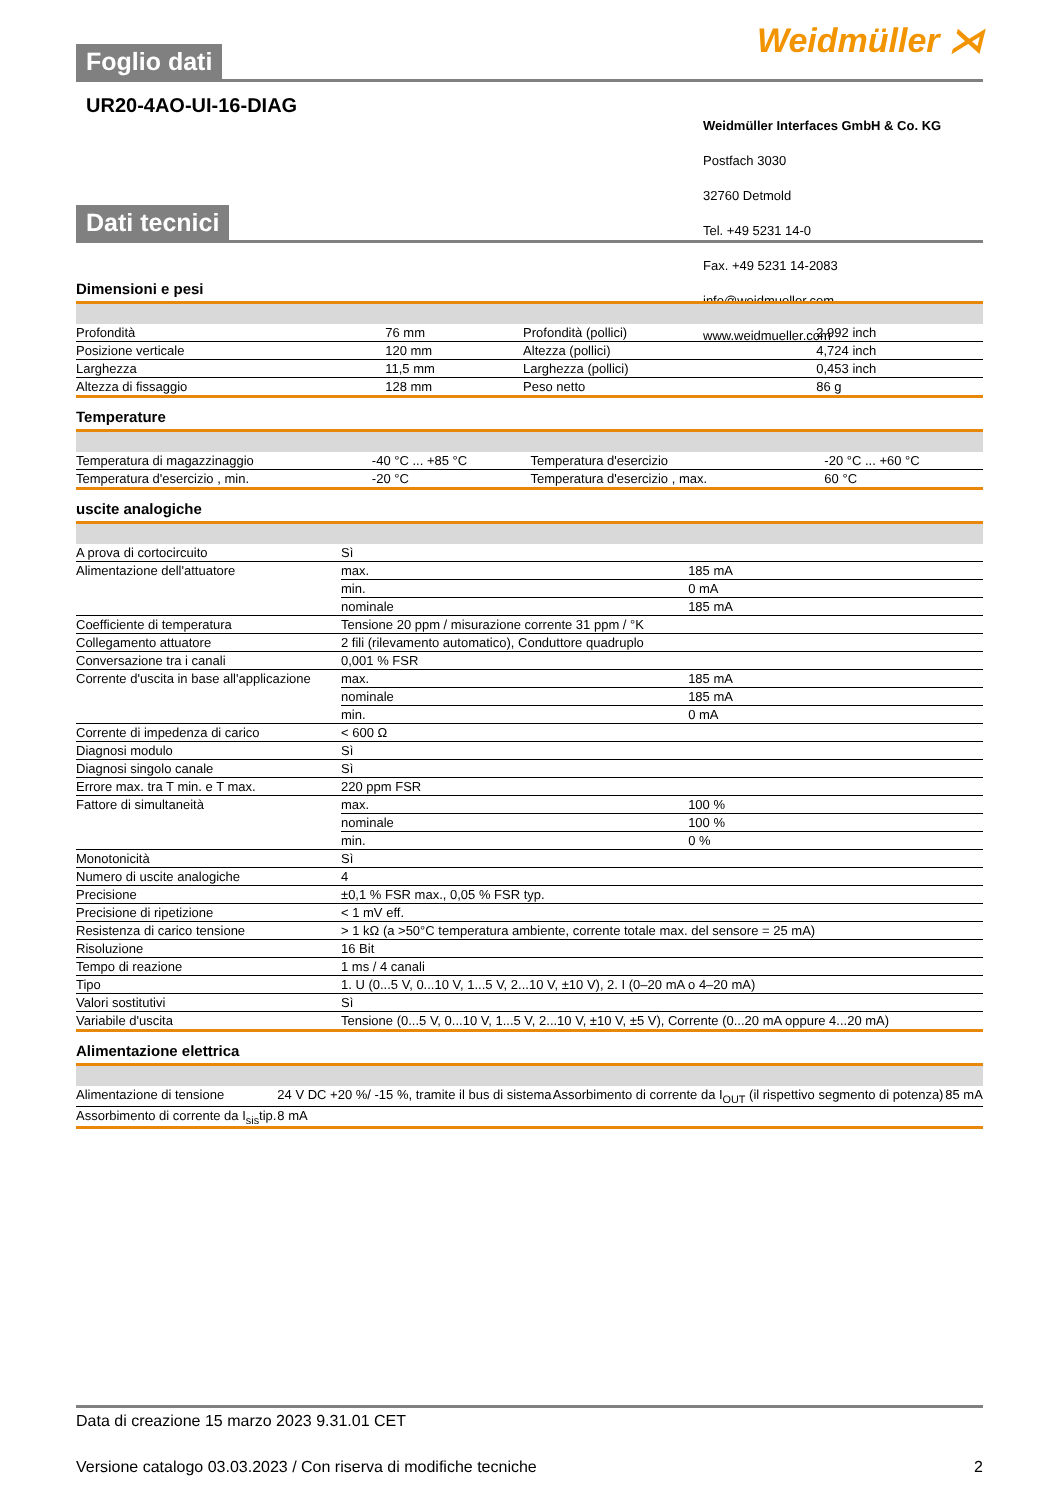Weidmüller ⋊
Foglio dati
UR20-4AO-UI-16-DIAG
Weidmüller Interfaces GmbH & Co. KG
Postfach 3030
32760 Detmold
Tel. +49 5231 14-0
Fax. +49 5231 14-2083
info@weidmueller.com
www.weidmueller.com
Dati tecnici
Dimensioni e pesi
| Profondità | 76 mm | | Profondità (pollici) | 2,992 inch |
| Posizione verticale | 120 mm | | Altezza (pollici) | 4,724 inch |
| Larghezza | 11,5 mm | | Larghezza (pollici) | 0,453 inch |
| Altezza di fissaggio | 128 mm | | Peso netto | 86 g |
Temperature
| Temperatura di magazzinaggio | -40 °C ... +85 °C | | Temperatura d'esercizio | -20 °C ... +60 °C |
| Temperatura d'esercizio , min. | -20 °C | | Temperatura d'esercizio , max. | 60 °C |
uscite analogiche
| A prova di cortocircuito | Sì | |
| Alimentazione dell'attuatore | max. | 185 mA |
| | min. | 0 mA |
| | nominale | 185 mA |
| Coefficiente di temperatura | Tensione 20 ppm / misurazione corrente 31 ppm / °K | |
| Collegamento attuatore | 2 fili (rilevamento automatico), Conduttore quadruplo | |
| Conversazione tra i canali | 0,001 % FSR | |
| Corrente d'uscita in base all'applicazione | max. | 185 mA |
| | nominale | 185 mA |
| | min. | 0 mA |
| Corrente di impedenza di carico | < 600 Ω | |
| Diagnosi modulo | Sì | |
| Diagnosi singolo canale | Sì | |
| Errore max. tra T min. e T max. | 220 ppm FSR | |
| Fattore di simultaneità | max. | 100 % |
| | nominale | 100 % |
| | min. | 0 % |
| Monotonicità | Sì | |
| Numero di uscite analogiche | 4 | |
| Precisione | ±0,1 % FSR max., 0,05 % FSR typ. | |
| Precisione di ripetizione | < 1 mV eff. | |
| Resistenza di carico tensione | > 1 kΩ (a >50°C temperatura ambiente, corrente totale max. del sensore = 25 mA) | |
| Risoluzione | 16 Bit | |
| Tempo di reazione | 1 ms / 4 canali | |
| Tipo | 1. U (0...5 V, 0...10 V, 1...5 V, 2...10 V, ±10 V), 2. I (0–20 mA o 4–20 mA) | |
| Valori sostitutivi | Sì | |
| Variabile d'uscita | Tensione (0...5 V, 0...10 V, 1...5 V, 2...10 V, ±10 V, ±5 V), Corrente (0...20 mA oppure 4...20 mA) | |
Alimentazione elettrica
| Alimentazione di tensione | 24 V DC +20 %/ -15 %, tramite il bus di sistema | | Assorbimento di corrente da I<sub>OUT</sub> (il rispettivo segmento di potenza) | 85 mA |
| Assorbimento di corrente da I<sub>sis</sub>tip. | 8 mA | | | |
Data di creazione 15 marzo 2023 9.31.01 CET
Versione catalogo 03.03.2023 / Con riserva di modifiche tecniche 2